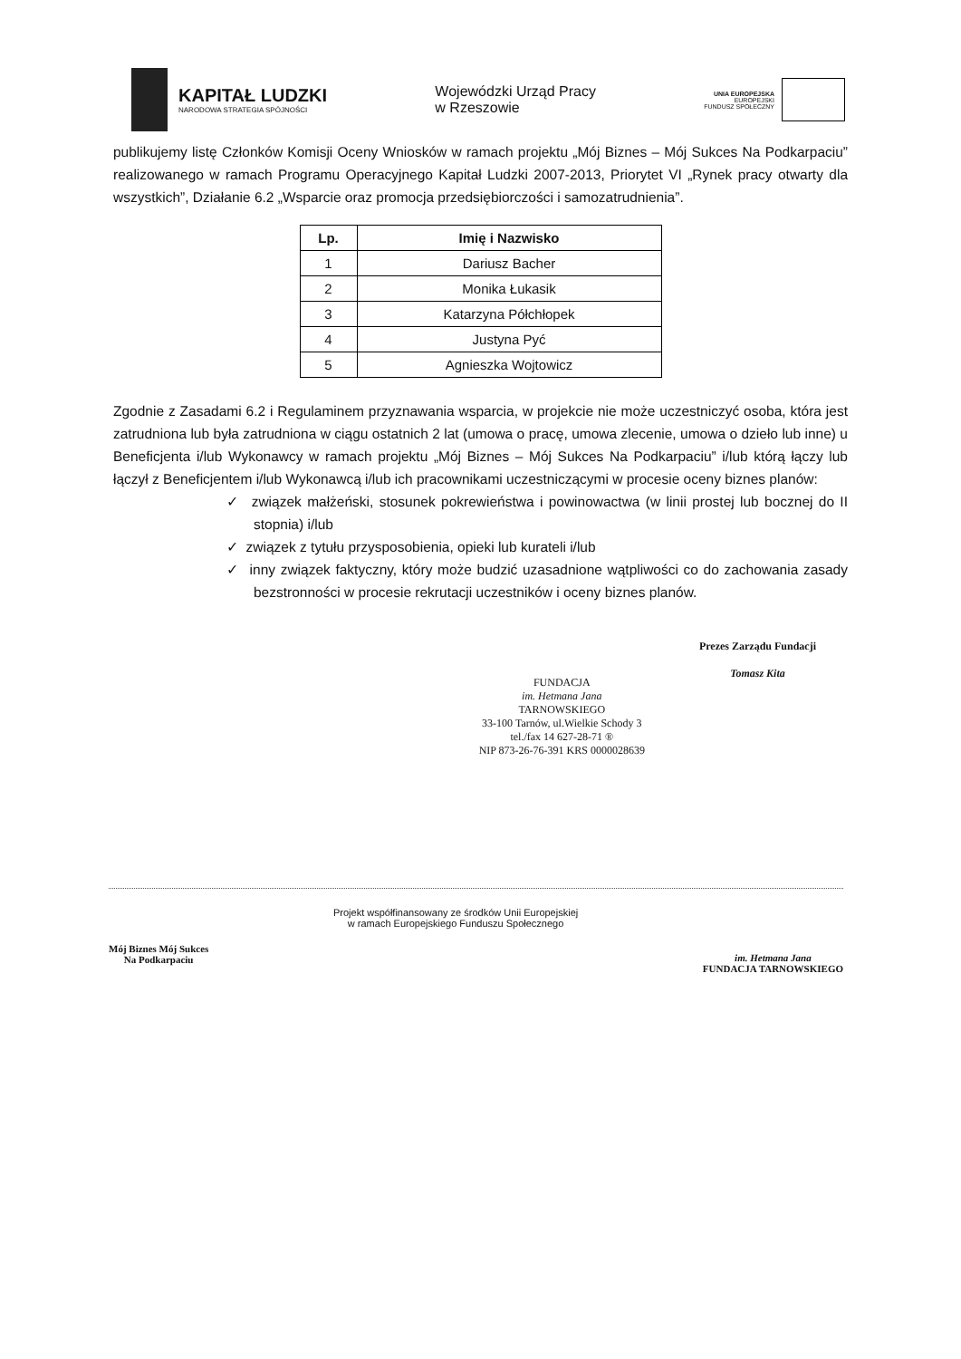KAPITAŁ LUDZKI
NARODOWA STRATEGIA SPÓJNOŚCI
Wojewódzki Urząd Pracy
w Rzeszowie
UNIA EUROPEJSKA
EUROPEJSKI
FUNDUSZ SPOŁECZNY
publikujemy listę Członków Komisji Oceny Wniosków w ramach projektu „Mój Biznes – Mój Sukces Na Podkarpaciu” realizowanego w ramach Programu Operacyjnego Kapitał Ludzki 2007-2013, Priorytet VI „Rynek pracy otwarty dla wszystkich”, Działanie 6.2 „Wsparcie oraz promocja przedsiębiorczości i samozatrudnienia”.
| Lp. | Imię i Nazwisko |
| --- | --- |
| 1 | Dariusz Bacher |
| 2 | Monika Łukasik |
| 3 | Katarzyna Półchłopek |
| 4 | Justyna Pyć |
| 5 | Agnieszka Wojtowicz |
Zgodnie z Zasadami 6.2 i Regulaminem przyznawania wsparcia, w projekcie nie może uczestniczyć osoba, która jest zatrudniona lub była zatrudniona w ciągu ostatnich 2 lat (umowa o pracę, umowa zlecenie, umowa o dzieło lub inne) u Beneficjenta i/lub Wykonawcy w ramach projektu „Mój Biznes – Mój Sukces Na Podkarpaciu” i/lub którą łączy lub łączył z Beneficjentem i/lub Wykonawcą i/lub ich pracownikami uczestniczącymi w procesie oceny biznes planów:
✓ związek małżeński, stosunek pokrewieństwa i powinowactwa (w linii prostej lub bocznej do II stopnia) i/lub
✓ związek z tytułu przysposobienia, opieki lub kurateli i/lub
✓ inny związek faktyczny, który może budzić uzasadnione wątpliwości co do zachowania zasady bezstronności w procesie rekrutacji uczestników i oceny biznes planów.
FUNDACJA
im. Hetmana Jana
TARNOWSKIEGO
33-100 Tarnów, ul.Wielkie Schody 3
tel./fax 14 627-28-71 ®
NIP 873-26-76-391 KRS 0000028639
Prezes Zarządu Fundacji
Tomasz Kita
Mój Biznes Mój Sukces
Na Podkarpaciu
Projekt współfinansowany ze środków Unii Europejskiej
w ramach Europejskiego Funduszu Społecznego
im. Hetmana Jana
FUNDACJA TARNOWSKIEGO